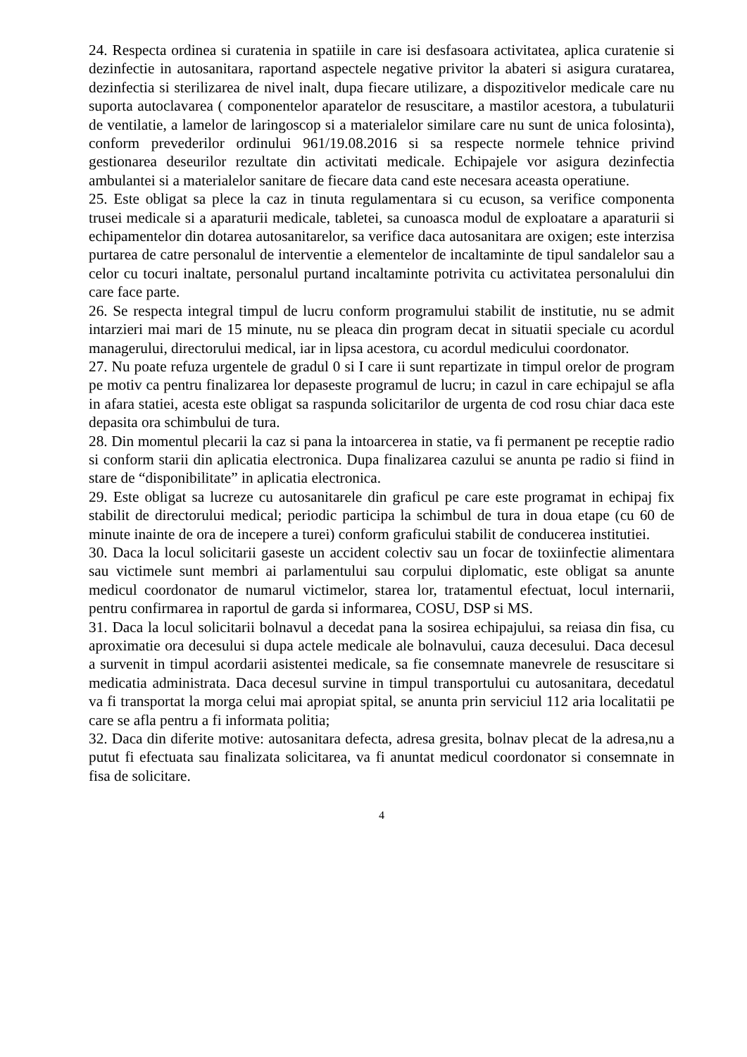24. Respecta ordinea si curatenia in spatiile in care isi desfasoara activitatea, aplica curatenie si dezinfectie in autosanitara, raportand aspectele negative privitor la abateri si asigura curatarea, dezinfectia si sterilizarea de nivel inalt, dupa fiecare utilizare, a dispozitivelor medicale care nu suporta autoclavarea ( componentelor aparatelor de resuscitare, a mastilor acestora, a tubulaturii de ventilatie, a lamelor de laringoscop si a materialelor similare care nu sunt de unica folosinta), conform prevederilor ordinului 961/19.08.2016 si sa respecte normele tehnice privind gestionarea deseurilor rezultate din activitati medicale. Echipajele vor asigura dezinfectia ambulantei si a materialelor sanitare de fiecare data cand este necesara aceasta operatiune.
25. Este obligat sa plece la caz in tinuta regulamentara si cu ecuson, sa verifice componenta trusei medicale si a aparaturii medicale, tabletei, sa cunoasca modul de exploatare a aparaturii si echipamentelor din dotarea autosanitarelor, sa verifice daca autosanitara are oxigen; este interzisa purtarea de catre personalul de interventie a elementelor de incaltaminte de tipul sandalelor sau a celor cu tocuri inaltate, personalul purtand incaltaminte potrivita cu activitatea personalului din care face parte.
26. Se respecta integral timpul de lucru conform programului stabilit de institutie, nu se admit intarzieri mai mari de 15 minute, nu se pleaca din program decat in situatii speciale cu acordul managerului, directorului medical, iar in lipsa acestora, cu acordul medicului coordonator.
27. Nu poate refuza urgentele de gradul 0 si I care ii sunt repartizate in timpul orelor de program pe motiv ca pentru finalizarea lor depaseste programul de lucru; in cazul in care echipajul se afla in afara statiei, acesta este obligat sa raspunda solicitarilor de urgenta de cod rosu chiar daca este depasita ora schimbului de tura.
28. Din momentul plecarii la caz si pana la intoarcerea in statie, va fi permanent pe receptie radio si conform starii din aplicatia electronica. Dupa finalizarea cazului se anunta pe radio si fiind in stare de “disponibilitate” in aplicatia electronica.
29. Este obligat sa lucreze cu autosanitarele din graficul pe care este programat in echipaj fix stabilit de directorului medical; periodic participa la schimbul de tura in doua etape (cu 60 de minute inainte de ora de incepere a turei) conform graficului stabilit de conducerea institutiei.
30. Daca la locul solicitarii gaseste un accident colectiv sau un focar de toxiinfectie alimentara sau victimele sunt membri ai parlamentului sau corpului diplomatic, este obligat sa anunte medicul coordonator de numarul victimelor, starea lor, tratamentul efectuat, locul internarii, pentru confirmarea in raportul de garda si informarea, COSU, DSP si MS.
31. Daca la locul solicitarii bolnavul a decedat pana la sosirea echipajului, sa reiasa din fisa, cu aproximatie ora decesului si dupa actele medicale ale bolnavului, cauza decesului. Daca decesul a survenit in timpul acordarii asistentei medicale, sa fie consemnate manevrele de resuscitare si medicatia administrata. Daca decesul survine in timpul transportului cu autosanitara, decedatul va fi transportat la morga celui mai apropiat spital, se anunta prin serviciul 112 aria localitatii pe care se afla pentru a fi informata politia;
32. Daca din diferite motive: autosanitara defecta, adresa gresita, bolnav plecat de la adresa,nu a putut fi efectuata sau finalizata solicitarea, va fi anuntat medicul coordonator si consemnate in fisa de solicitare.
4